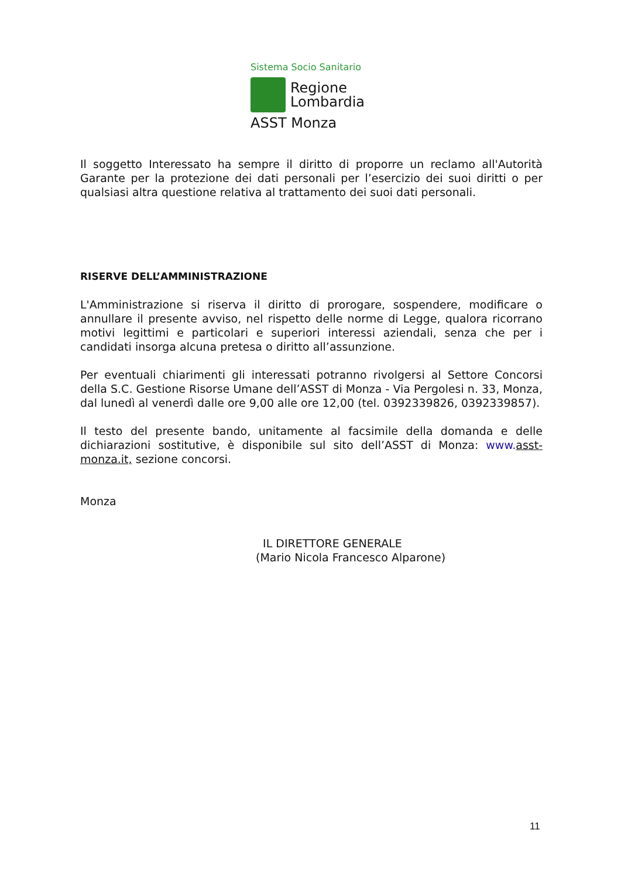Sistema Socio Sanitario
Regione
Lombardia
ASST Monza
Il soggetto Interessato ha sempre il diritto di proporre un reclamo all'Autorità Garante per la protezione dei dati personali per l’esercizio dei suoi diritti o per qualsiasi altra questione relativa al trattamento dei suoi dati personali.
RISERVE DELL’AMMINISTRAZIONE
L'Amministrazione si riserva il diritto di prorogare, sospendere, modificare o annullare il presente avviso, nel rispetto delle norme di Legge, qualora ricorrano motivi legittimi e particolari e superiori interessi aziendali, senza che per i candidati insorga alcuna pretesa o diritto all’assunzione.
Per eventuali chiarimenti gli interessati potranno rivolgersi al Settore Concorsi della S.C. Gestione Risorse Umane dell’ASST di Monza - Via Pergolesi n. 33, Monza, dal lunedì al venerdì dalle ore 9,00 alle ore 12,00 (tel. 0392339826, 0392339857).
Il testo del presente bando, unitamente al facsimile della domanda e delle dichiarazioni sostitutive, è disponibile sul sito dell’ASST di Monza: www. asst-monza.it, sezione concorsi.
Monza
IL DIRETTORE GENERALE
(Mario Nicola Francesco Alparone)
11